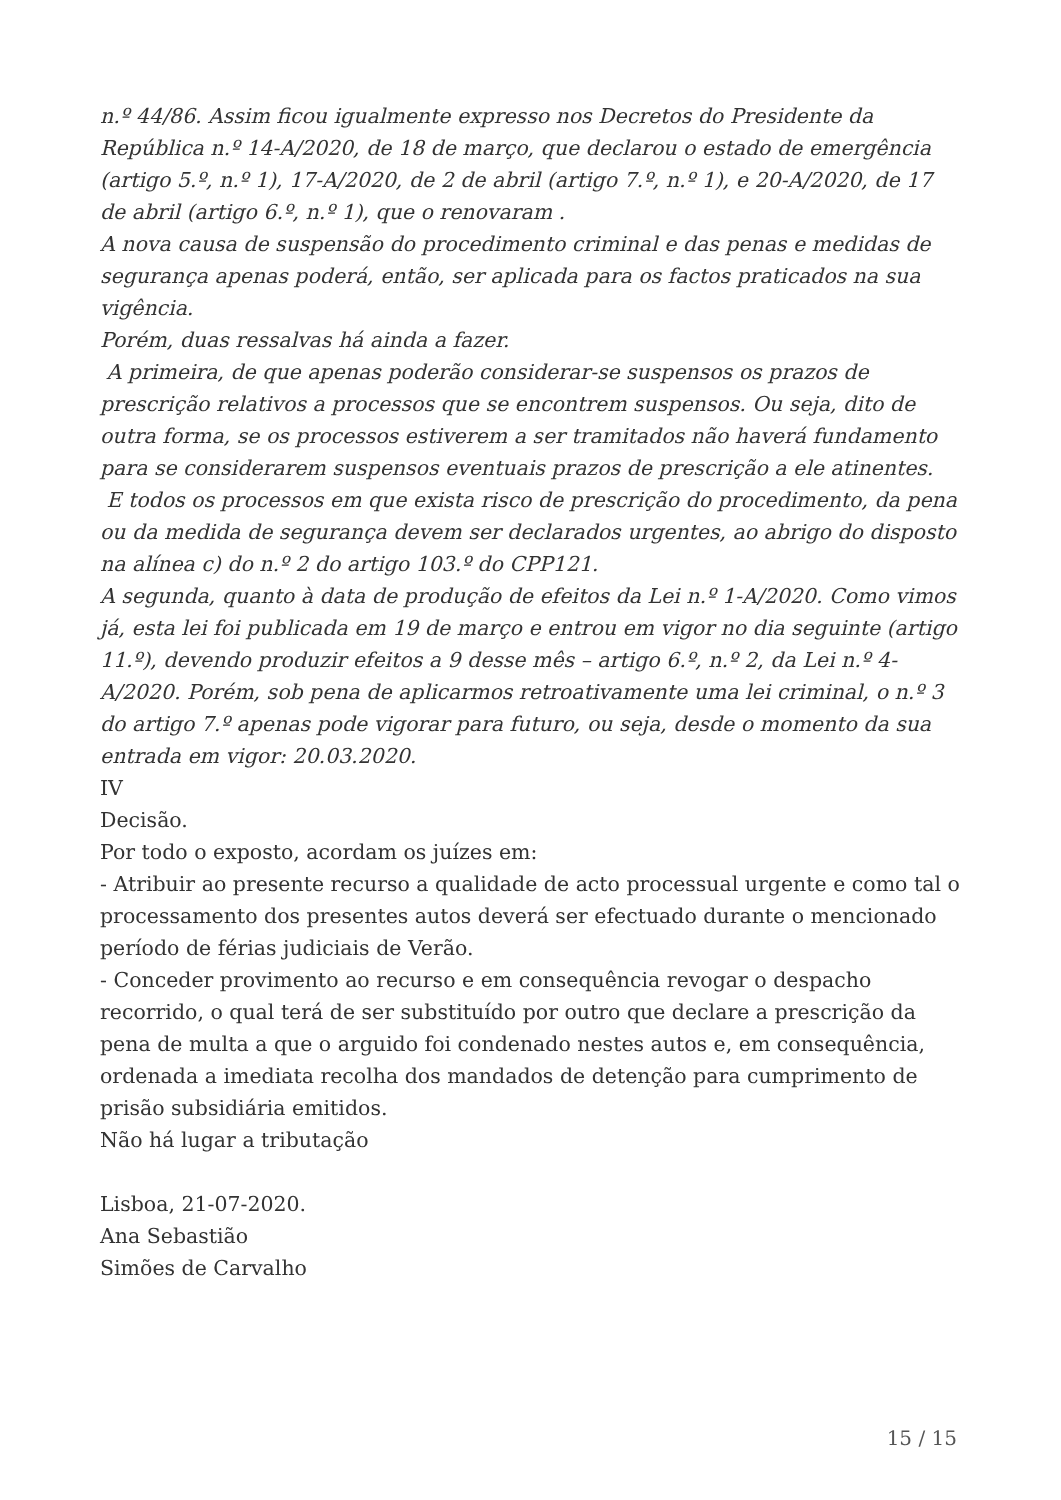n.º 44/86. Assim ficou igualmente expresso nos Decretos do Presidente da República n.º 14-A/2020, de 18 de março, que declarou o estado de emergência (artigo 5.º, n.º 1), 17-A/2020, de 2 de abril (artigo 7.º, n.º 1), e 20-A/2020, de 17 de abril (artigo 6.º, n.º 1), que o renovaram .
A nova causa de suspensão do procedimento criminal e das penas e medidas de segurança apenas poderá, então, ser aplicada para os factos praticados na sua vigência.
Porém, duas ressalvas há ainda a fazer.
A primeira, de que apenas poderão considerar-se suspensos os prazos de prescrição relativos a processos que se encontrem suspensos. Ou seja, dito de outra forma, se os processos estiverem a ser tramitados não haverá fundamento para se considerarem suspensos eventuais prazos de prescrição a ele atinentes.
E todos os processos em que exista risco de prescrição do procedimento, da pena ou da medida de segurança devem ser declarados urgentes, ao abrigo do disposto na alínea c) do n.º 2 do artigo 103.º do CPP121.
A segunda, quanto à data de produção de efeitos da Lei n.º 1-A/2020. Como vimos já, esta lei foi publicada em 19 de março e entrou em vigor no dia seguinte (artigo 11.º), devendo produzir efeitos a 9 desse mês – artigo 6.º, n.º 2, da Lei n.º 4-A/2020. Porém, sob pena de aplicarmos retroativamente uma lei criminal, o n.º 3 do artigo 7.º apenas pode vigorar para futuro, ou seja, desde o momento da sua entrada em vigor: 20.03.2020.
IV
Decisão.
Por todo o exposto, acordam os juízes em:
- Atribuir ao presente recurso a qualidade de acto processual urgente e como tal o processamento dos presentes autos deverá ser efectuado durante o mencionado período de férias judiciais de Verão.
- Conceder provimento ao recurso e em consequência revogar o despacho recorrido, o qual terá de ser substituído por outro que declare a prescrição da pena de multa a que o arguido foi condenado nestes autos e, em consequência, ordenada a imediata recolha dos mandados de detenção para cumprimento de prisão subsidiária emitidos.
Não há lugar a tributação
Lisboa, 21-07-2020.
Ana Sebastião
Simões de Carvalho
15 / 15